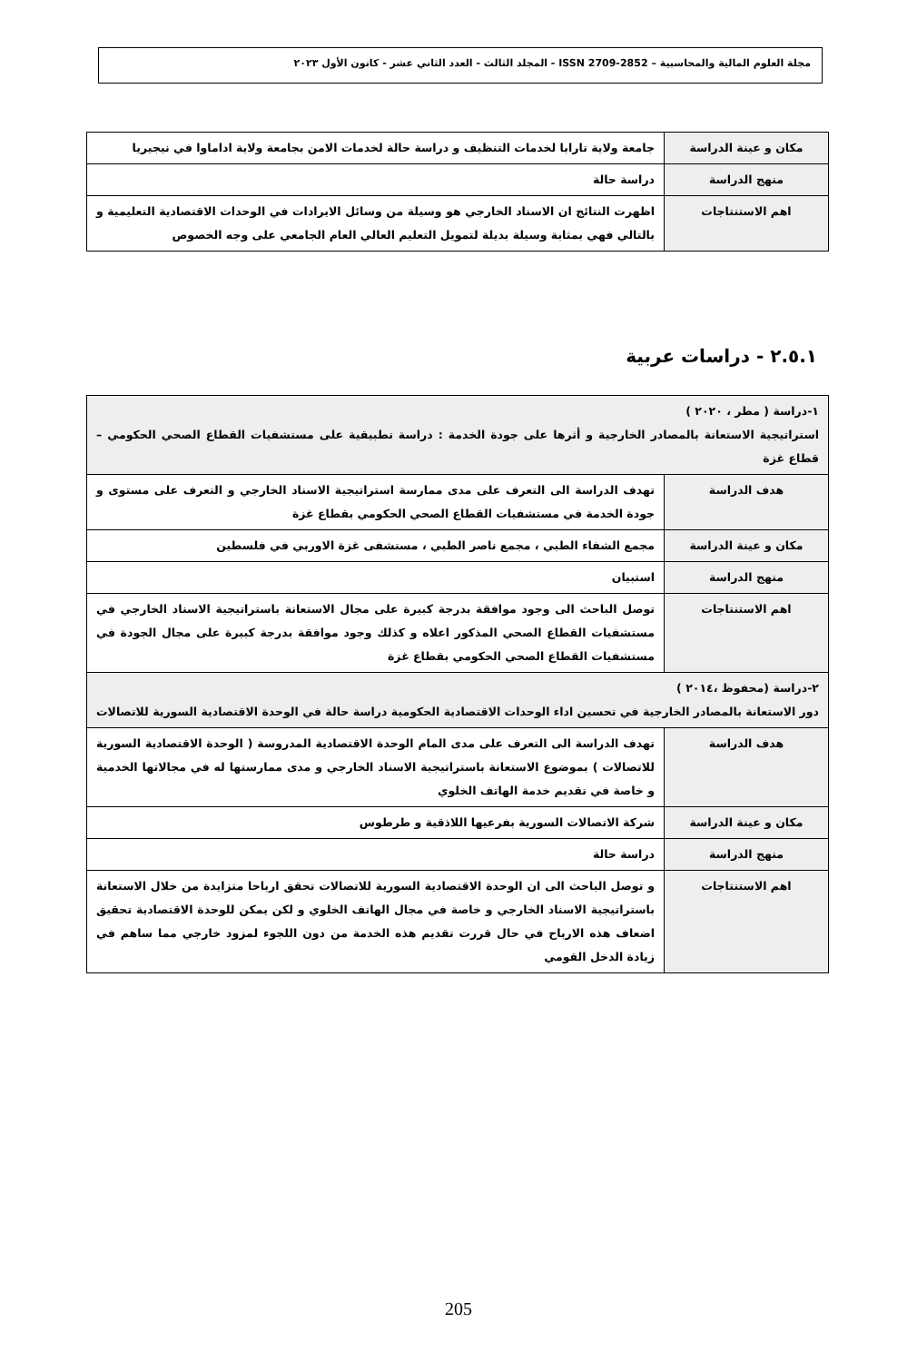مجلة العلوم المالية والمحاسبية – ISSN 2709-2852 - المجلد الثالث - العدد الثاني عشر - كانون الأول ٢٠٢٣
| مكان و عينة الدراسة | جامعة ولاية تارابا لخدمات التنظيف و دراسة حالة لخدمات الامن بجامعة ولاية اداماوا في نيجيريا |
| منهج الدراسة | دراسة حالة |
| اهم الاستنتاجات | اظهرت النتائج ان الاسناد الخارجي هو وسيلة من وسائل الايرادات في الوحدات الاقتصادية التعليمية و بالتالي فهي بمثابة وسيلة بديلة لتمويل التعليم العالي العام الجامعي على وجه الخصوص |
٢.٥.١ - دراسات عربية
| ١-دراسة ( مطر ، ٢٠٢٠ ) استراتيجية الاستعانة بالمصادر الخارجية و أثرها على جودة الخدمة : دراسة تطبيقية على مستشفيات القطاع الصحي الحكومي – قطاع غزة | |
| هدف الدراسة | تهدف الدراسة الى التعرف على مدى ممارسة استراتيجية الاسناد الخارجي و التعرف على مستوى و جودة الخدمة في مستشفيات القطاع الصحي الحكومي بقطاع غزة |
| مكان و عينة الدراسة | مجمع الشفاء الطبي ، مجمع ناصر الطبي ، مستشفى غزة الاوربي في فلسطين |
| منهج الدراسة | استبيان |
| اهم الاستنتاجات | توصل الباحث الى وجود موافقة بدرجة كبيرة على مجال الاستعانة باستراتيجية الاسناد الخارجي في مستشفيات القطاع الصحي المذكور اعلاه و كذلك وجود موافقة بدرجة كبيرة على مجال الجودة في مستشفيات القطاع الصحي الحكومي بقطاع غزة |
| ٢-دراسة (محفوظ ،٢٠١٤ ) دور الاستعانة بالمصادر الخارجية في تحسين اداء الوحدات الاقتصادية الحكومية دراسة حالة في الوحدة الاقتصادية السورية للاتصالات | |
| هدف الدراسة | تهدف الدراسة الى التعرف على مدى المام الوحدة الاقتصادية المدروسة ( الوحدة الاقتصادية السورية للاتصالات ) بموضوع الاستعانة باستراتيجية الاسناد الخارجي و مدى ممارستها له في مجالاتها الخدمية و خاصة في تقديم خدمة الهاتف الخلوي |
| مكان و عينة الدراسة | شركة الاتصالات السورية بفرعيها اللاذقية و طرطوس |
| منهج الدراسة | دراسة حالة |
| اهم الاستنتاجات | و توصل الباحث الى ان الوحدة الاقتصادية السورية للاتصالات تحقق ارباحا متزايدة من خلال الاستعانة باستراتيجية الاسناد الخارجي و خاصة في مجال الهاتف الخلوي و لكن يمكن للوحدة الاقتصادية تحقيق اضعاف هذه الارباح في حال قررت تقديم هذه الخدمة من دون اللجوء لمزود خارجي مما ساهم في زيادة الدخل القومي |
205